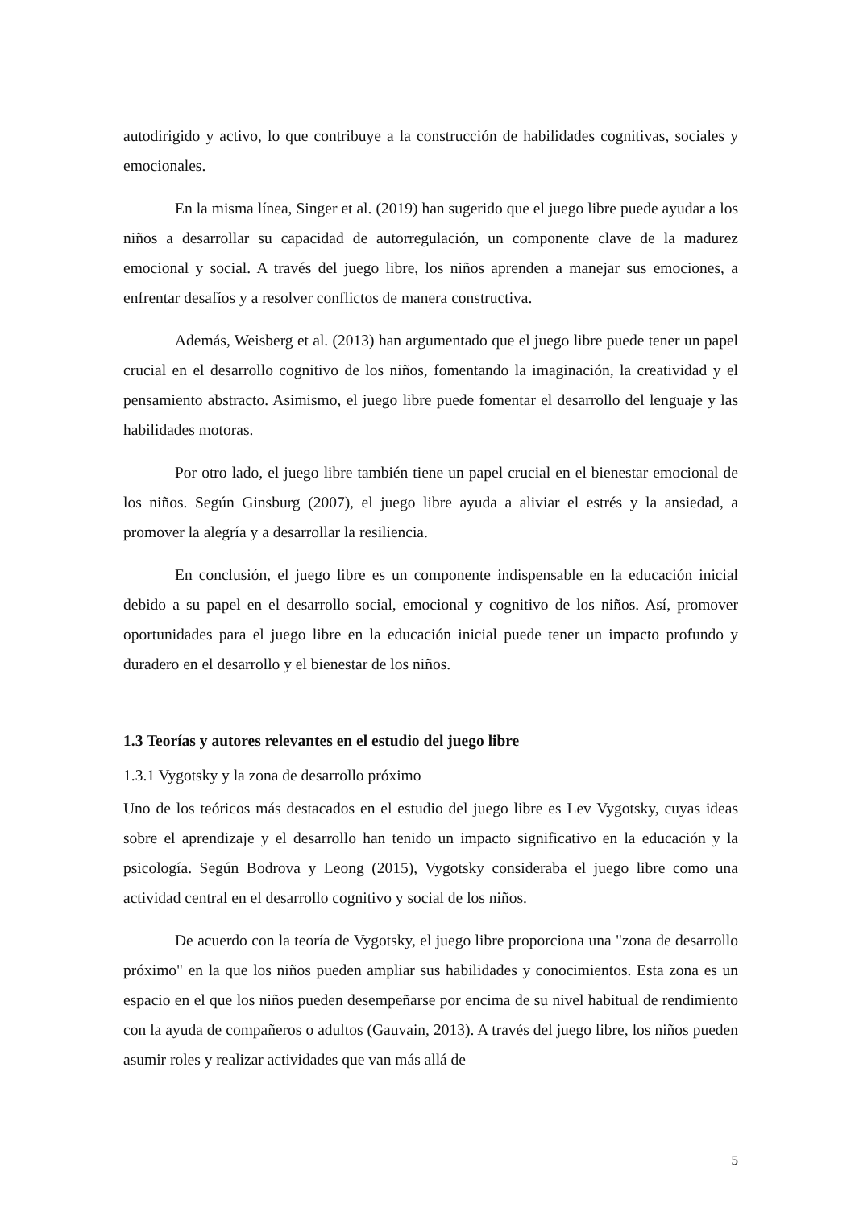autodirigido y activo, lo que contribuye a la construcción de habilidades cognitivas, sociales y emocionales.
En la misma línea, Singer et al. (2019) han sugerido que el juego libre puede ayudar a los niños a desarrollar su capacidad de autorregulación, un componente clave de la madurez emocional y social. A través del juego libre, los niños aprenden a manejar sus emociones, a enfrentar desafíos y a resolver conflictos de manera constructiva.
Además, Weisberg et al. (2013) han argumentado que el juego libre puede tener un papel crucial en el desarrollo cognitivo de los niños, fomentando la imaginación, la creatividad y el pensamiento abstracto. Asimismo, el juego libre puede fomentar el desarrollo del lenguaje y las habilidades motoras.
Por otro lado, el juego libre también tiene un papel crucial en el bienestar emocional de los niños. Según Ginsburg (2007), el juego libre ayuda a aliviar el estrés y la ansiedad, a promover la alegría y a desarrollar la resiliencia.
En conclusión, el juego libre es un componente indispensable en la educación inicial debido a su papel en el desarrollo social, emocional y cognitivo de los niños. Así, promover oportunidades para el juego libre en la educación inicial puede tener un impacto profundo y duradero en el desarrollo y el bienestar de los niños.
1.3 Teorías y autores relevantes en el estudio del juego libre
1.3.1 Vygotsky y la zona de desarrollo próximo
Uno de los teóricos más destacados en el estudio del juego libre es Lev Vygotsky, cuyas ideas sobre el aprendizaje y el desarrollo han tenido un impacto significativo en la educación y la psicología. Según Bodrova y Leong (2015), Vygotsky consideraba el juego libre como una actividad central en el desarrollo cognitivo y social de los niños.
De acuerdo con la teoría de Vygotsky, el juego libre proporciona una "zona de desarrollo próximo" en la que los niños pueden ampliar sus habilidades y conocimientos. Esta zona es un espacio en el que los niños pueden desempeñarse por encima de su nivel habitual de rendimiento con la ayuda de compañeros o adultos (Gauvain, 2013). A través del juego libre, los niños pueden asumir roles y realizar actividades que van más allá de
5